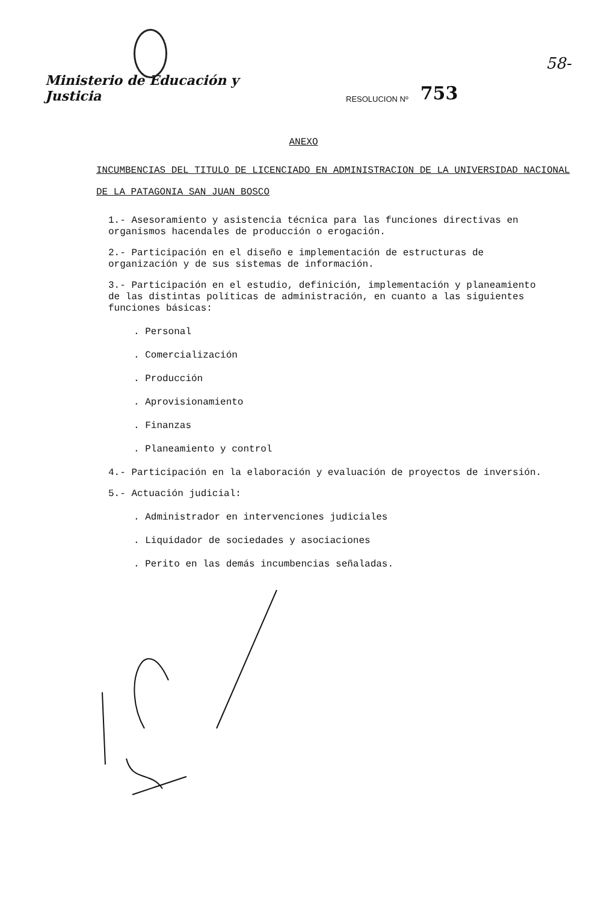58-
Ministerio de Educación y Justicia
RESOLUCION Nº
753
ANEXO
INCUMBENCIAS DEL TITULO DE LICENCIADO EN ADMINISTRACION DE LA UNIVERSIDAD NACIONAL DE LA PATAGONIA SAN JUAN BOSCO
1.- Asesoramiento y asistencia técnica para las funciones directivas en organismos hacendales de producción o erogación.
2.- Participación en el diseño e implementación de estructuras de organización y de sus sistemas de información.
3.- Participación en el estudio, definición, implementación y planeamiento de las distintas políticas de administración, en cuanto a las siguientes funciones básicas:
. Personal
. Comercialización
. Producción
. Aprovisionamiento
. Finanzas
. Planeamiento y control
4.- Participación en la elaboración y evaluación de proyectos de inversión.
5.- Actuación judicial:
. Administrador en intervenciones judiciales
. Liquidador de sociedades y asociaciones
. Perito en las demás incumbencias señaladas.